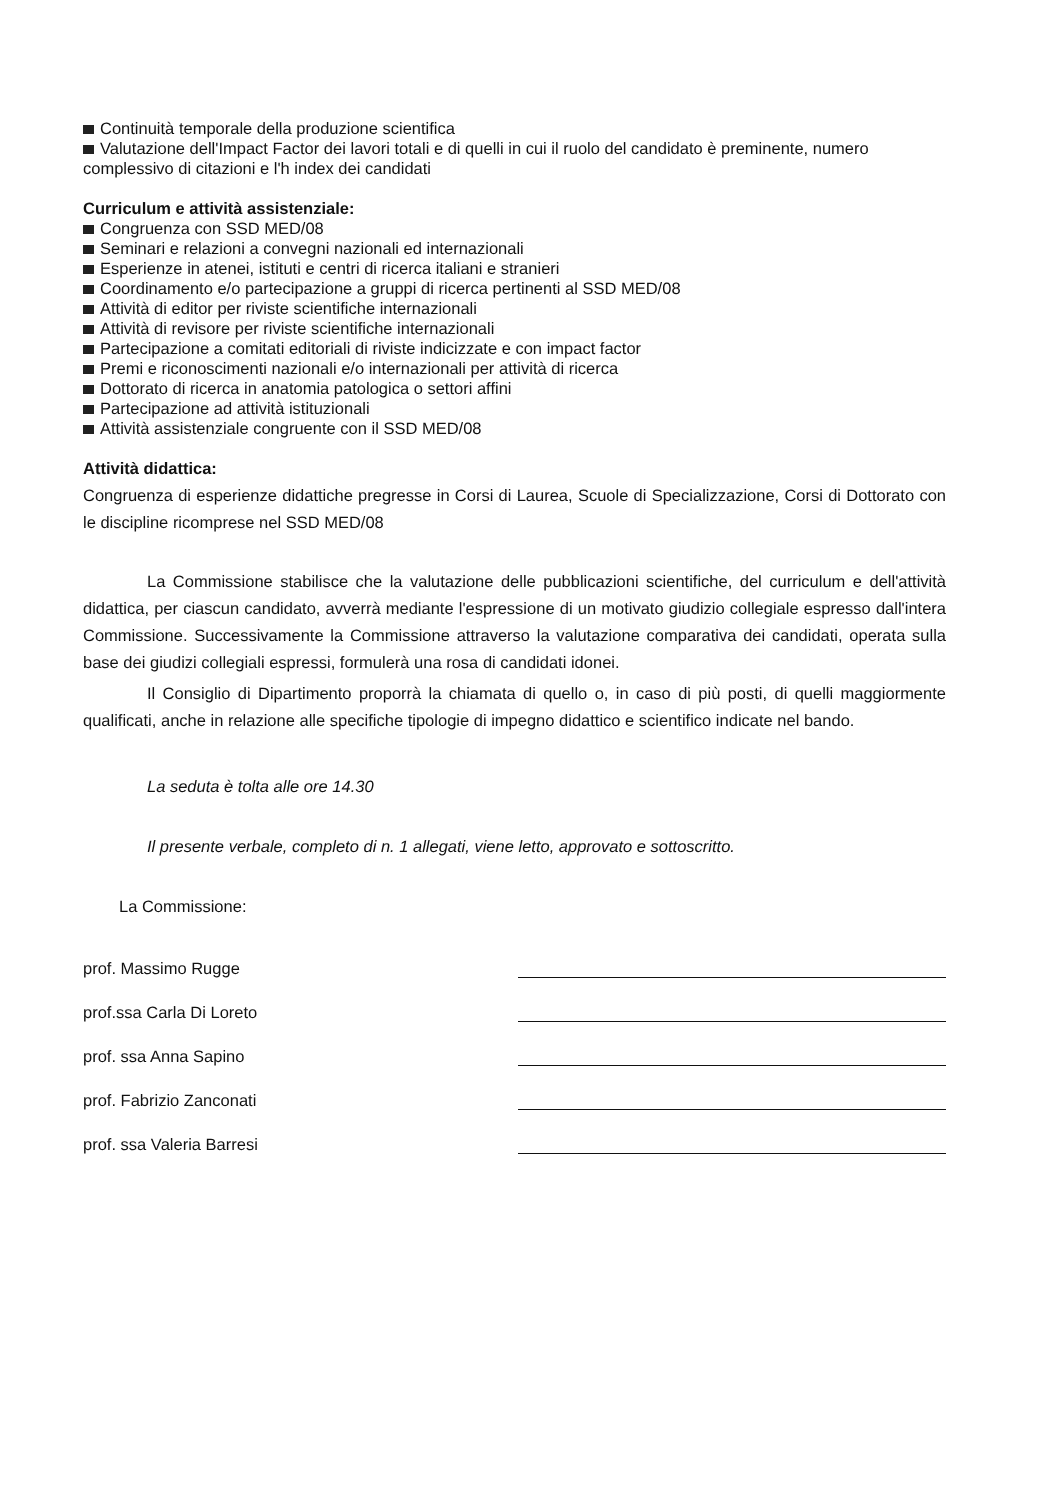Continuità temporale della produzione scientifica
Valutazione dell'Impact Factor dei lavori totali e di quelli in cui il ruolo del candidato è preminente, numero complessivo di citazioni e l'h index dei candidati
Curriculum e attività assistenziale:
Congruenza con SSD MED/08
Seminari e relazioni a convegni nazionali ed internazionali
Esperienze in atenei, istituti e centri di ricerca italiani e stranieri
Coordinamento e/o partecipazione a gruppi di ricerca pertinenti al SSD MED/08
Attività di editor per riviste scientifiche internazionali
Attività di revisore per riviste scientifiche internazionali
Partecipazione a comitati editoriali di riviste indicizzate e con impact factor
Premi e riconoscimenti nazionali e/o internazionali per attività di ricerca
Dottorato di ricerca in anatomia patologica o settori affini
Partecipazione ad attività istituzionali
Attività assistenziale congruente con il SSD MED/08
Attività didattica:
Congruenza di esperienze didattiche pregresse in Corsi di Laurea, Scuole di Specializzazione, Corsi di Dottorato con le discipline ricomprese nel SSD MED/08
La Commissione stabilisce che la valutazione delle pubblicazioni scientifiche, del curriculum e dell'attività didattica, per ciascun candidato, avverrà mediante l'espressione di un motivato giudizio collegiale espresso dall'intera Commissione. Successivamente la Commissione attraverso la valutazione comparativa dei candidati, operata sulla base dei giudizi collegiali espressi, formulerà una rosa di candidati idonei.
Il Consiglio di Dipartimento proporrà la chiamata di quello o, in caso di più posti, di quelli maggiormente qualificati, anche in relazione alle specifiche tipologie di impegno didattico e scientifico indicate nel bando.
La seduta è tolta alle ore 14.30
Il presente verbale, completo di n. 1 allegati, viene letto, approvato e sottoscritto.
La Commissione:
prof. Massimo Rugge
prof.ssa Carla Di Loreto
prof. ssa Anna Sapino
prof. Fabrizio Zanconati
prof. ssa Valeria Barresi